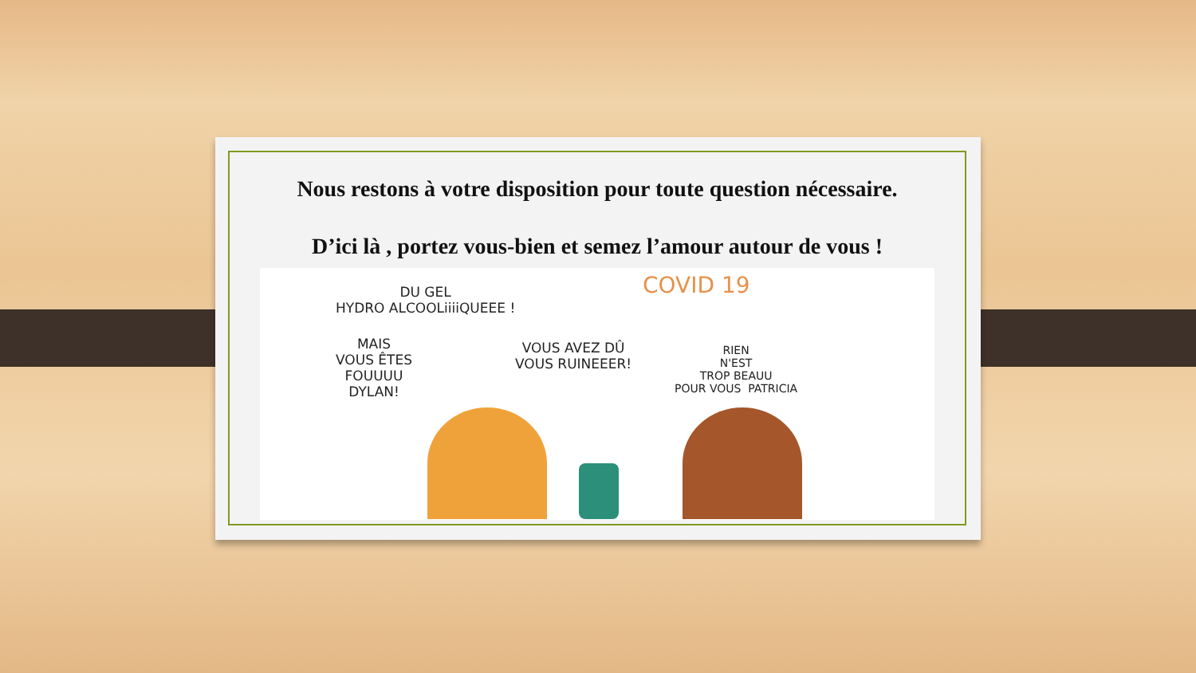Nous restons à votre disposition pour toute question nécessaire.
D’ici là , portez vous-bien et semez l’amour autour de vous !
COVID 19
DU GEL
HYDRO ALCOOLiiiiQUEEE !
MAIS
VOUS ÊTES
FOUUUU
DYLAN!
VOUS AVEZ DÛ
VOUS RUINEEER!
RIEN
N'EST
TROP BEAUU
POUR VOUS PATRICIA